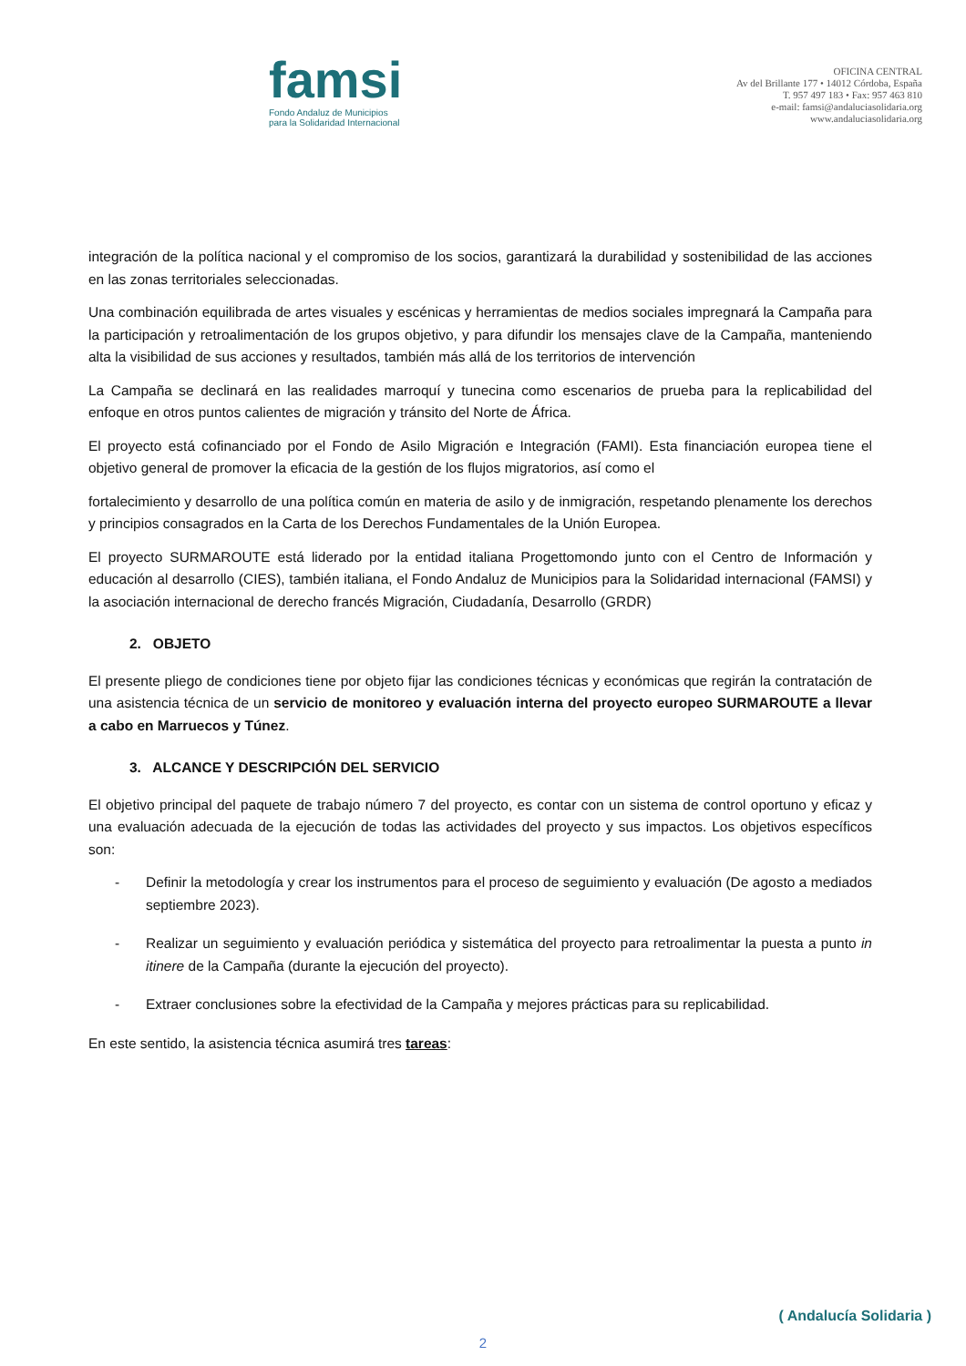famsi
Fondo Andaluz de Municipios
para la Solidaridad Internacional
OFICINA CENTRAL
Av del Brillante 177 • 14012 Córdoba, España
T. 957 497 183 • Fax: 957 463 810
e-mail: famsi@andaluciasolidaria.org
www.andaluciasolidaria.org
integración de la política nacional y el compromiso de los socios, garantizará la durabilidad y sostenibilidad de las acciones en las zonas territoriales seleccionadas.
Una combinación equilibrada de artes visuales y escénicas y herramientas de medios sociales impregnará la Campaña para la participación y retroalimentación de los grupos objetivo, y para difundir los mensajes clave de la Campaña, manteniendo alta la visibilidad de sus acciones y resultados, también más allá de los territorios de intervención
La Campaña se declinará en las realidades marroquí y tunecina como escenarios de prueba para la replicabilidad del enfoque en otros puntos calientes de migración y tránsito del Norte de África.
El proyecto está cofinanciado por el Fondo de Asilo Migración e Integración (FAMI). Esta financiación europea tiene el objetivo general de promover la eficacia de la gestión de los flujos migratorios, así como el
fortalecimiento y desarrollo de una política común en materia de asilo y de inmigración, respetando plenamente los derechos y principios consagrados en la Carta de los Derechos Fundamentales de la Unión Europea.
El proyecto SURMAROUTE está liderado por la entidad italiana Progettomondo junto con el Centro de Información y educación al desarrollo (CIES), también italiana, el Fondo Andaluz de Municipios para la Solidaridad internacional (FAMSI) y la asociación internacional de derecho francés Migración, Ciudadanía, Desarrollo (GRDR)
2. OBJETO
El presente pliego de condiciones tiene por objeto fijar las condiciones técnicas y económicas que regirán la contratación de una asistencia técnica de un servicio de monitoreo y evaluación interna del proyecto europeo SURMAROUTE a llevar a cabo en Marruecos y Túnez.
3. ALCANCE Y DESCRIPCIÓN DEL SERVICIO
El objetivo principal del paquete de trabajo número 7 del proyecto, es contar con un sistema de control oportuno y eficaz y una evaluación adecuada de la ejecución de todas las actividades del proyecto y sus impactos. Los objetivos específicos son:
- Definir la metodología y crear los instrumentos para el proceso de seguimiento y evaluación (De agosto a mediados septiembre 2023).
- Realizar un seguimiento y evaluación periódica y sistemática del proyecto para retroalimentar la puesta a punto in itinere de la Campaña (durante la ejecución del proyecto).
- Extraer conclusiones sobre la efectividad de la Campaña y mejores prácticas para su replicabilidad.
En este sentido, la asistencia técnica asumirá tres tareas:
( Andalucía Solidaria )
2